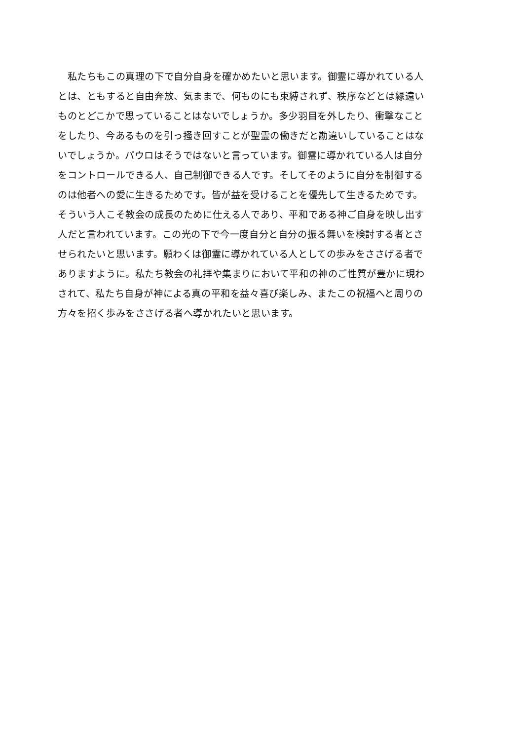私たちもこの真理の下で自分自身を確かめたいと思います。御霊に導かれている人
とは、ともすると自由奔放、気ままで、何ものにも束縛されず、秩序などとは縁遠い
ものとどこかで思っていることはないでしょうか。多少羽目を外したり、衝撃なこと
をしたり、今あるものを引っ掻き回すことが聖霊の働きだと勘違いしていることはな
いでしょうか。パウロはそうではないと言っています。御霊に導かれている人は自分
をコントロールできる人、自己制御できる人です。そしてそのように自分を制御する
のは他者への愛に生きるためです。皆が益を受けることを優先して生きるためです。
そういう人こそ教会の成長のために仕える人であり、平和である神ご自身を映し出す
人だと言われています。この光の下で今一度自分と自分の振る舞いを検討する者とさ
せられたいと思います。願わくは御霊に導かれている人としての歩みをささげる者で
ありますように。私たち教会の礼拝や集まりにおいて平和の神のご性質が豊かに現わ
されて、私たち自身が神による真の平和を益々喜び楽しみ、またこの祝福へと周りの
方々を招く歩みをささげる者へ導かれたいと思います。